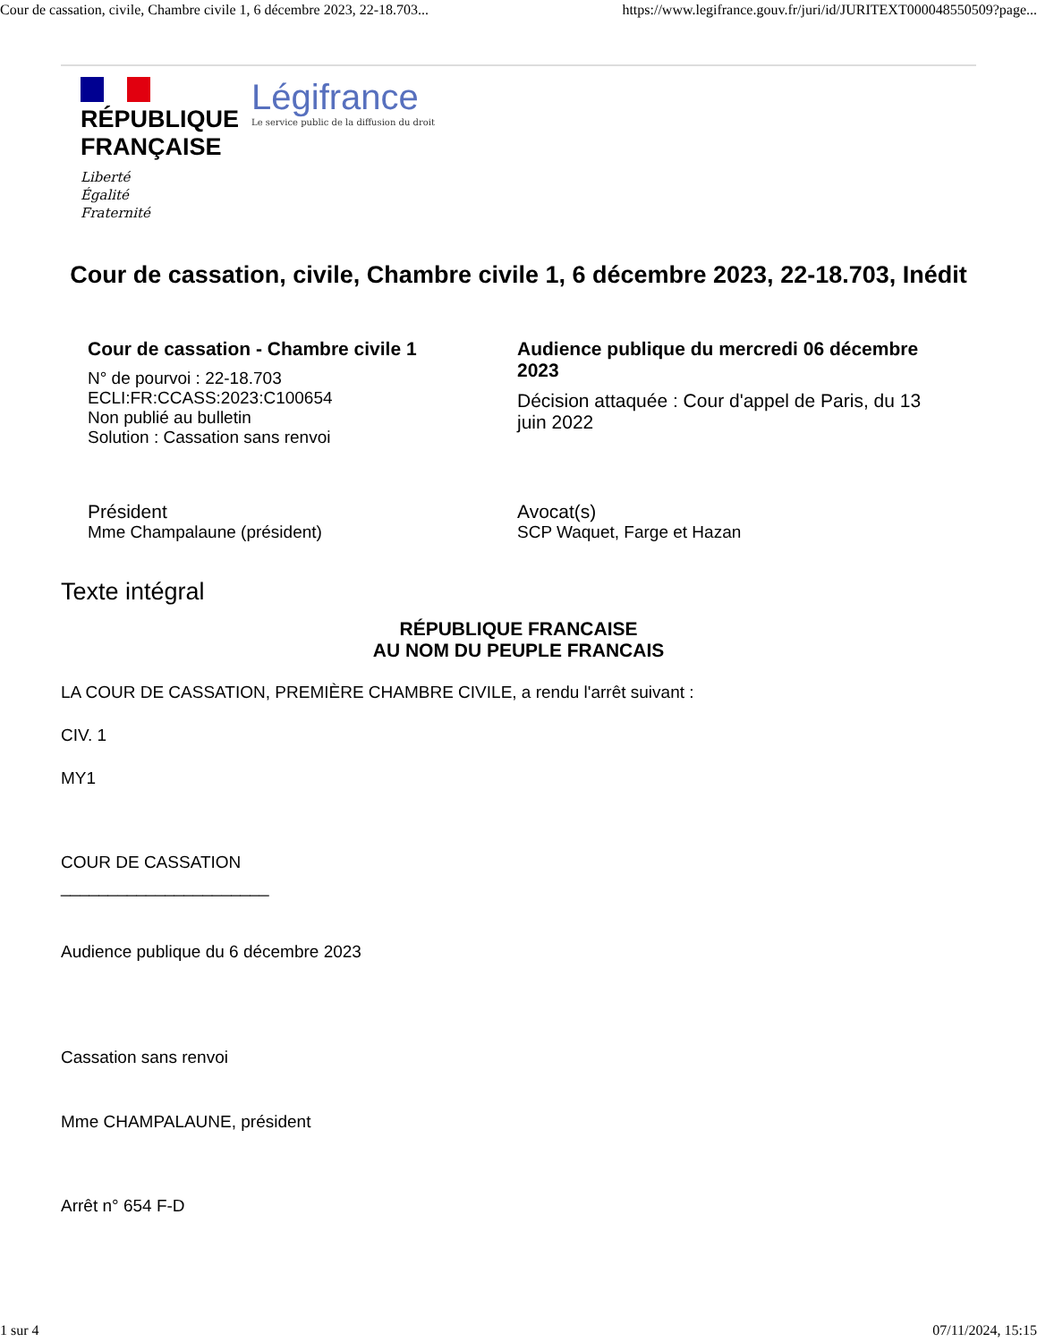Cour de cassation, civile, Chambre civile 1, 6 décembre 2023, 22-18.703... https://www.legifrance.gouv.fr/juri/id/JURITEXT000048550509?page...
RÉPUBLIQUE
FRANÇAISE
Liberté
Égalité
Fraternité
Légifrance
Le service public de la diffusion du droit
Cour de cassation, civile, Chambre civile 1, 6 décembre 2023, 22-18.703, Inédit
Cour de cassation - Chambre civile 1
N° de pourvoi : 22-18.703
ECLI:FR:CCASS:2023:C100654
Non publié au bulletin
Solution : Cassation sans renvoi
Audience publique du mercredi 06 décembre 2023
Décision attaquée : Cour d'appel de Paris, du 13 juin 2022
Président
Mme Champalaune (président)
Avocat(s)
SCP Waquet, Farge et Hazan
Texte intégral
RÉPUBLIQUE FRANCAISE
AU NOM DU PEUPLE FRANCAIS
LA COUR DE CASSATION, PREMIÈRE CHAMBRE CIVILE, a rendu l'arrêt suivant :
CIV. 1
MY1
COUR DE CASSATION
______________________
Audience publique du 6 décembre 2023
Cassation sans renvoi
Mme CHAMPALAUNE, président
Arrêt n° 654 F-D
1 sur 4 07/11/2024, 15:15